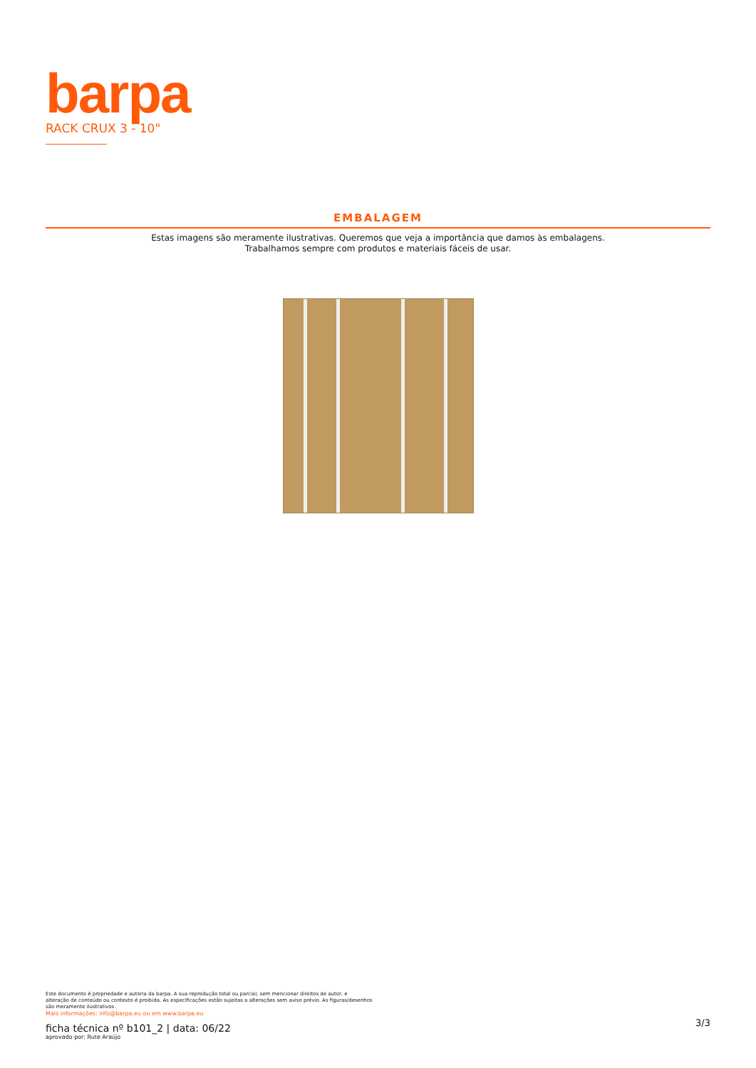barpa
RACK CRUX 3 - 10"
EMBALAGEM
Estas imagens são meramente ilustrativas. Queremos que veja a importância que damos às embalagens.
Trabalhamos sempre com produtos e materiais fáceis de usar.
Este documento é propriedade e autoria da barpa. A sua reprodução total ou parcial, sem mencionar direitos de autor, e
alteração de conteúdo ou contexto é proibida. As especificações estão sujeitas a alterações sem aviso prévio. As figuras/desenhos
são meramente ilustrativos.
Mais informações: info@barpa.eu ou em www.barpa.eu
ficha técnica nº b101_2 | data: 06/22
aprovado por: Rute Araújo
3/3